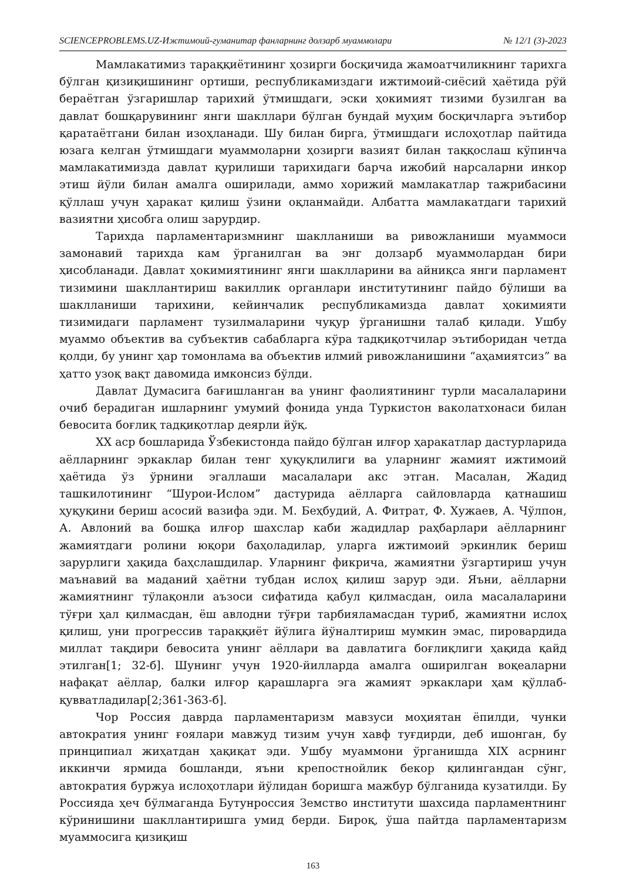SCIENCEPROBLEMS.UZ-Ижтимоий-гуманитар фанларнинг долзарб муаммолари № 12/1 (3)-2023
Мамлакатимиз тараққиётининг ҳозирги босқичида жамоатчиликнинг тарихга бўлган қизиқишининг ортиши, республикамиздаги ижтимоий-сиёсий ҳаётида рўй бераётган ўзгаришлар тарихий ўтмишдаги, эски ҳокимият тизими бузилган ва давлат бошқарувининг янги шакллари бўлган бундай муҳим босқичларга эътибор қаратаётгани билан изоҳланади. Шу билан бирга, ўтмишдаги ислоҳотлар пайтида юзага келган ўтмишдаги муаммоларни ҳозирги вазият билан таққослаш кўпинча мамлакатимизда давлат қурилиши тарихидаги барча ижобий нарсаларни инкор этиш йўли билан амалга оширилади, аммо хорижий мамлакатлар тажрибасини қўллаш учун ҳаракат қилиш ўзини оқланмайди. Албатта мамлакатдаги тарихий вазиятни ҳисобга олиш зарурдир.
Тарихда парламентаризмнинг шаклланиши ва ривожланиши муаммоси замонавий тарихда кам ўрганилган ва энг долзарб муаммолардан бири ҳисобланади. Давлат ҳокимиятининг янги шаклларини ва айниқса янги парламент тизимини шакллантириш вакиллик органлари институтининг пайдо бўлиши ва шаклланиши тарихини, кейинчалик республикамизда давлат ҳокимияти тизимидаги парламент тузилмаларини чуқур ўрганишни талаб қилади. Ушбу муаммо объектив ва субъектив сабабларга кўра тадқиқотчилар эътиборидан четда қолди, бу унинг ҳар томонлама ва объектив илмий ривожланишини “аҳамиятсиз” ва ҳатто узоқ вақт давомида имконсиз бўлди.
Давлат Думасига бағишланган ва унинг фаолиятининг турли масалаларини очиб берадиган ишларнинг умумий фонида унда Туркистон ваколатхонаси билан бевосита боғлиқ тадқиқотлар деярли йўқ.
XX аср бошларида Ўзбекистонда пайдо бўлган илғор ҳаракатлар дастурларида аёлларнинг эркаклар билан тенг ҳуқуқлилиги ва уларнинг жамият ижтимоий ҳаётида ўз ўрнини эгаллаши масалалари акс этган. Масалан, Жадид ташкилотининг “Шурои-Ислом” дастурида аёлларга сайловларда қатнашиш ҳуқуқини бериш асосий вазифа эди. М. Беҳбудий, А. Фитрат, Ф. Хужаев, А. Чўлпон, А. Авлоний ва бошқа илғор шахслар каби жадидлар раҳбарлари аёлларнинг жамиятдаги ролини юқори баҳоладилар, уларга ижтимоий эркинлик бериш зарурлиги ҳақида баҳслашдилар. Уларнинг фикрича, жамиятни ўзгартириш учун маънавий ва маданий ҳаётни тубдан ислоҳ қилиш зарур эди. Яъни, аёлларни жамиятнинг тўлақонли аъзоси сифатида қабул қилмасдан, оила масалаларини тўғри ҳал қилмасдан, ёш авлодни тўғри тарбияламасдан туриб, жамиятни ислоҳ қилиш, уни прогрессив тараққиёт йўлига йўналтириш мумкин эмас, пировардида миллат тақдири бевосита унинг аёллари ва давлатига боғлиқлиги ҳақида қайд этилган[1; 32-б]. Шунинг учун 1920-йилларда амалга оширилган воқеаларни нафақат аёллар, балки илғор қарашларга эга жамият эркаклари ҳам қўллаб-қувватладилар[2;361-363-б].
Чор Россия даврда парламентаризм мавзуси моҳиятан ёпилди, чунки автократия унинг ғоялари мавжуд тизим учун хавф туғдирди, деб ишонган, бу принципиал жиҳатдан ҳақиқат эди. Ушбу муаммони ўрганишда XIX асрнинг иккинчи ярмида бошланди, яъни крепостнойлик бекор қилингандан сўнг, автократия буржуа ислоҳотлари йўлидан боришга мажбур бўлганида кузатилди. Бу Россияда ҳеч бўлмаганда Бутунроссия Земство институти шахсида парламентнинг кўринишини шакллантиришга умид берди. Бироқ, ўша пайтда парламентаризм муаммосига қизиқиш
163